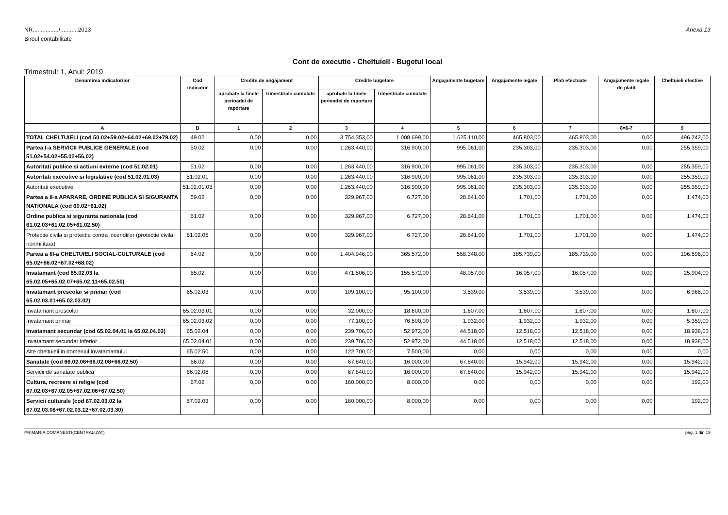NR................/...........2013
Biroul contabilitate
Anexa 13
Cont de executie - Cheltuieli - Bugetul local
Trimestrul: 1, Anul: 2019
| Denumirea indicatorilor | Cod indicator | Credite de angajament | | Credite bugetare | | Angajamente bugetare | Angajamente legale | Plati efectuate | Angajamente legale de platit | Cheltuieli efective |
| --- | --- | --- | --- | --- | --- | --- | --- | --- | --- | --- |
| | | aprobate la finele perioadei de raportare | trimestriale cumulate | aprobate la finele perioadei de raportare | trimestriale cumulate | | | | | |
| A | B | 1 | 2 | 3 | 4 | 5 | 6 | 7 | 8=6-7 | 9 |
| TOTAL CHELTUIELI (cod 50.02+59.02+64.02+69.02+79.02) | 49.02 | 0,00 | 0,00 | 3.754.353,00 | 1.008.699,00 | 1.625.110,00 | 465.803,00 | 465.803,00 | 0,00 | 496.242,00 |
| Partea I-a SERVICII PUBLICE GENERALE (cod 51.02+54.02+55.02+56.02) | 50.02 | 0,00 | 0,00 | 1.263.440,00 | 316.900,00 | 995.061,00 | 235.303,00 | 235.303,00 | 0,00 | 255.359,00 |
| Autoritati publice si actiuni externe (cod 51.02.01) | 51.02 | 0,00 | 0,00 | 1.263.440,00 | 316.900,00 | 995.061,00 | 235.303,00 | 235.303,00 | 0,00 | 255.359,00 |
| Autoritati executive si legislative (cod 51.02.01.03) | 51.02.01 | 0,00 | 0,00 | 1.263.440,00 | 316.900,00 | 995.061,00 | 235.303,00 | 235.303,00 | 0,00 | 255.359,00 |
| Autoritati executive | 51.02.01.03 | 0,00 | 0,00 | 1.263.440,00 | 316.900,00 | 995.061,00 | 235.303,00 | 235.303,00 | 0,00 | 255.359,00 |
| Partea a II-a APARARE, ORDINE PUBLICA SI SIGURANTA NATIONALA (cod 60.02+61.02) | 59.02 | 0,00 | 0,00 | 329.967,00 | 6.727,00 | 28.641,00 | 1.701,00 | 1.701,00 | 0,00 | 1.474,00 |
| Ordine publica si siguranta nationala (cod 61.02.03+61.02.05+61.02.50) | 61.02 | 0,00 | 0,00 | 329.967,00 | 6.727,00 | 28.641,00 | 1.701,00 | 1.701,00 | 0,00 | 1.474,00 |
| Protectie civila si protectia contra incendiilor (protectie civila nonmilitara) | 61.02.05 | 0,00 | 0,00 | 329.967,00 | 6.727,00 | 28.641,00 | 1.701,00 | 1.701,00 | 0,00 | 1.474,00 |
| Partea a III-a CHELTUIELI SOCIAL-CULTURALE (cod 65.02+66.02+67.02+68.02) | 64.02 | 0,00 | 0,00 | 1.404.946,00 | 365.572,00 | 558.348,00 | 185.739,00 | 185.739,00 | 0,00 | 196.596,00 |
| Invatamant (cod 65.02.03 la 65.02.05+65.02.07+65.02.11+65.02.50) | 65.02 | 0,00 | 0,00 | 471.506,00 | 155.572,00 | 48.057,00 | 16.057,00 | 16.057,00 | 0,00 | 25.904,00 |
| Invatamant prescolar si primar (cod 65.02.03.01+65.02.03.02) | 65.02.03 | 0,00 | 0,00 | 109.100,00 | 95.100,00 | 3.539,00 | 3.539,00 | 3.539,00 | 0,00 | 6.966,00 |
| Invatamant prescolar | 65.02.03.01 | 0,00 | 0,00 | 32.000,00 | 18.600,00 | 1.607,00 | 1.607,00 | 1.607,00 | 0,00 | 1.607,00 |
| Invatamant primar | 65.02.03.02 | 0,00 | 0,00 | 77.100,00 | 76.500,00 | 1.932,00 | 1.932,00 | 1.932,00 | 0,00 | 5.359,00 |
| Invatamant secundar (cod 65.02.04.01 la 65.02.04.03) | 65.02.04 | 0,00 | 0,00 | 239.706,00 | 52.972,00 | 44.518,00 | 12.518,00 | 12.518,00 | 0,00 | 18.938,00 |
| Invatamant secundar inferior | 65.02.04.01 | 0,00 | 0,00 | 239.706,00 | 52.972,00 | 44.518,00 | 12.518,00 | 12.518,00 | 0,00 | 18.938,00 |
| Alte cheltuieli in domeniul invatamantului | 65.02.50 | 0,00 | 0,00 | 122.700,00 | 7.500,00 | 0,00 | 0,00 | 0,00 | 0,00 | 0,00 |
| Sanatate (cod 66.02.06+66.02.08+66.02.50) | 66.02 | 0,00 | 0,00 | 67.840,00 | 16.000,00 | 67.840,00 | 15.942,00 | 15.942,00 | 0,00 | 15.942,00 |
| Servicii de sanatate publica | 66.02.08 | 0,00 | 0,00 | 67.840,00 | 16.000,00 | 67.840,00 | 15.942,00 | 15.942,00 | 0,00 | 15.942,00 |
| Cultura, recreere si religie (cod 67.02.03+67.02.05+67.02.06+67.02.50) | 67.02 | 0,00 | 0,00 | 160.000,00 | 8.000,00 | 0,00 | 0,00 | 0,00 | 0,00 | 192,00 |
| Servicii culturale (cod 67.02.03.02 la 67.02.03.08+67.02.03.12+67.02.03.30) | 67.02.03 | 0,00 | 0,00 | 160.000,00 | 8.000,00 | 0,00 | 0,00 | 0,00 | 0,00 | 192,00 |
PRIMARIA COMANESTI(CENTRALIZAT)
pag. 1 din 19